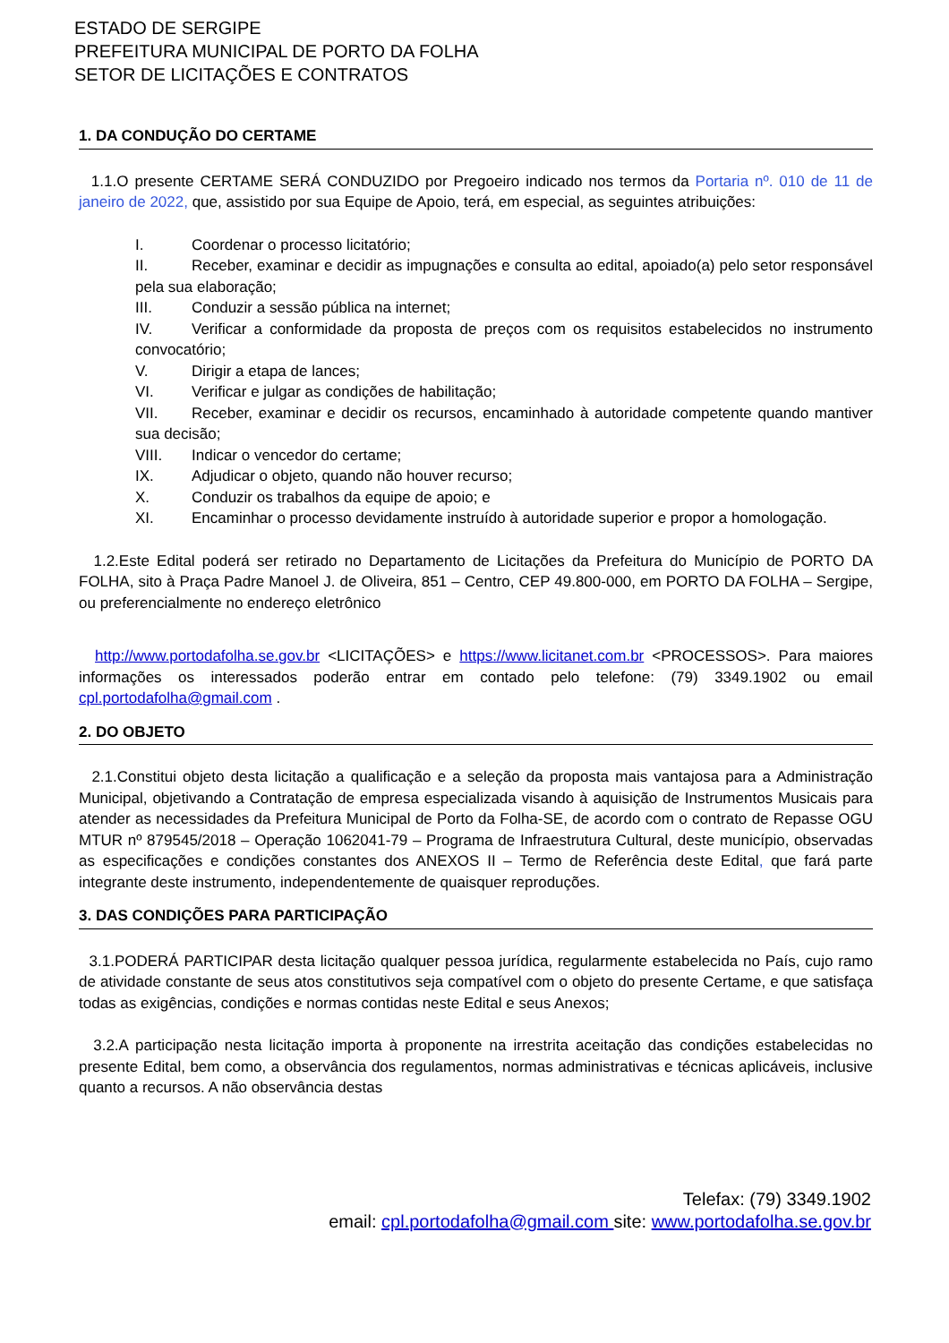ESTADO DE SERGIPE
PREFEITURA MUNICIPAL DE PORTO DA FOLHA
SETOR DE LICITAÇÕES E CONTRATOS
1. DA CONDUÇÃO DO CERTAME
1.1.O presente CERTAME SERÁ CONDUZIDO por Pregoeiro indicado nos termos da Portaria nº. 010 de 11 de janeiro de 2022, que, assistido por sua Equipe de Apoio, terá, em especial, as seguintes atribuições:
I. Coordenar o processo licitatório;
II. Receber, examinar e decidir as impugnações e consulta ao edital, apoiado(a) pelo setor responsável pela sua elaboração;
III. Conduzir a sessão pública na internet;
IV. Verificar a conformidade da proposta de preços com os requisitos estabelecidos no instrumento convocatório;
V. Dirigir a etapa de lances;
VI. Verificar e julgar as condições de habilitação;
VII. Receber, examinar e decidir os recursos, encaminhado à autoridade competente quando mantiver sua decisão;
VIII. Indicar o vencedor do certame;
IX. Adjudicar o objeto, quando não houver recurso;
X. Conduzir os trabalhos da equipe de apoio; e
XI. Encaminhar o processo devidamente instruído à autoridade superior e propor a homologação.
1.2.Este Edital poderá ser retirado no Departamento de Licitações da Prefeitura do Município de PORTO DA FOLHA, sito à Praça Padre Manoel J. de Oliveira, 851 – Centro, CEP 49.800-000, em PORTO DA FOLHA – Sergipe, ou preferencialmente no endereço eletrônico
http://www.portodafolha.se.gov.br <LICITAÇÕES> e https://www.licitanet.com.br <PROCESSOS>. Para maiores informações os interessados poderão entrar em contado pelo telefone: (79) 3349.1902 ou email cpl.portodafolha@gmail.com .
2. DO OBJETO
2.1.Constitui objeto desta licitação a qualificação e a seleção da proposta mais vantajosa para a Administração Municipal, objetivando a Contratação de empresa especializada visando à aquisição de Instrumentos Musicais para atender as necessidades da Prefeitura Municipal de Porto da Folha-SE, de acordo com o contrato de Repasse OGU MTUR nº 879545/2018 – Operação 1062041-79 – Programa de Infraestrutura Cultural, deste município, observadas as especificações e condições constantes dos ANEXOS II – Termo de Referência deste Edital, que fará parte integrante deste instrumento, independentemente de quaisquer reproduções.
3. DAS CONDIÇÕES PARA PARTICIPAÇÃO
3.1.PODERÁ PARTICIPAR desta licitação qualquer pessoa jurídica, regularmente estabelecida no País, cujo ramo de atividade constante de seus atos constitutivos seja compatível com o objeto do presente Certame, e que satisfaça todas as exigências, condições e normas contidas neste Edital e seus Anexos;
3.2.A participação nesta licitação importa à proponente na irrestrita aceitação das condições estabelecidas no presente Edital, bem como, a observância dos regulamentos, normas administrativas e técnicas aplicáveis, inclusive quanto a recursos. A não observância destas
Telefax: (79) 3349.1902
email: cpl.portodafolha@gmail.com site: www.portodafolha.se.gov.br